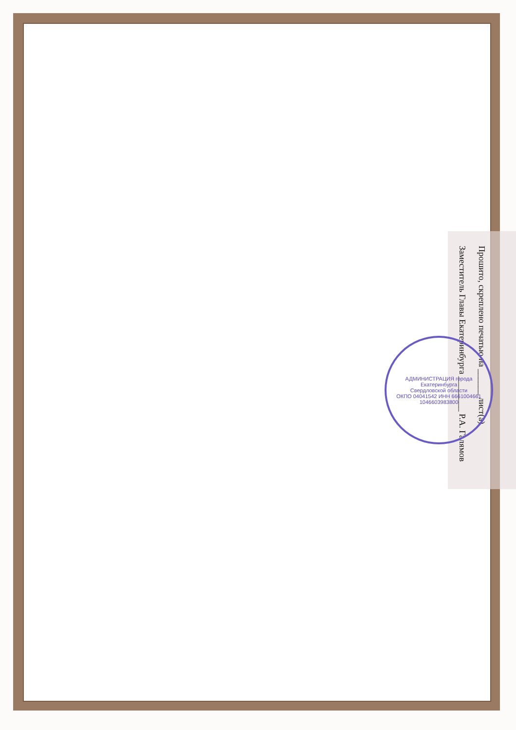Прошито, скреплено печатью на ______ лист(а)
Заместитель Главы Екатеринбурга ________ Р.А. Галямов
АДМИНИСТРАЦИЯ города Екатеринбурга
Свердловской области
ОКПО 04041542 ИНН 6661004661
1046603983800